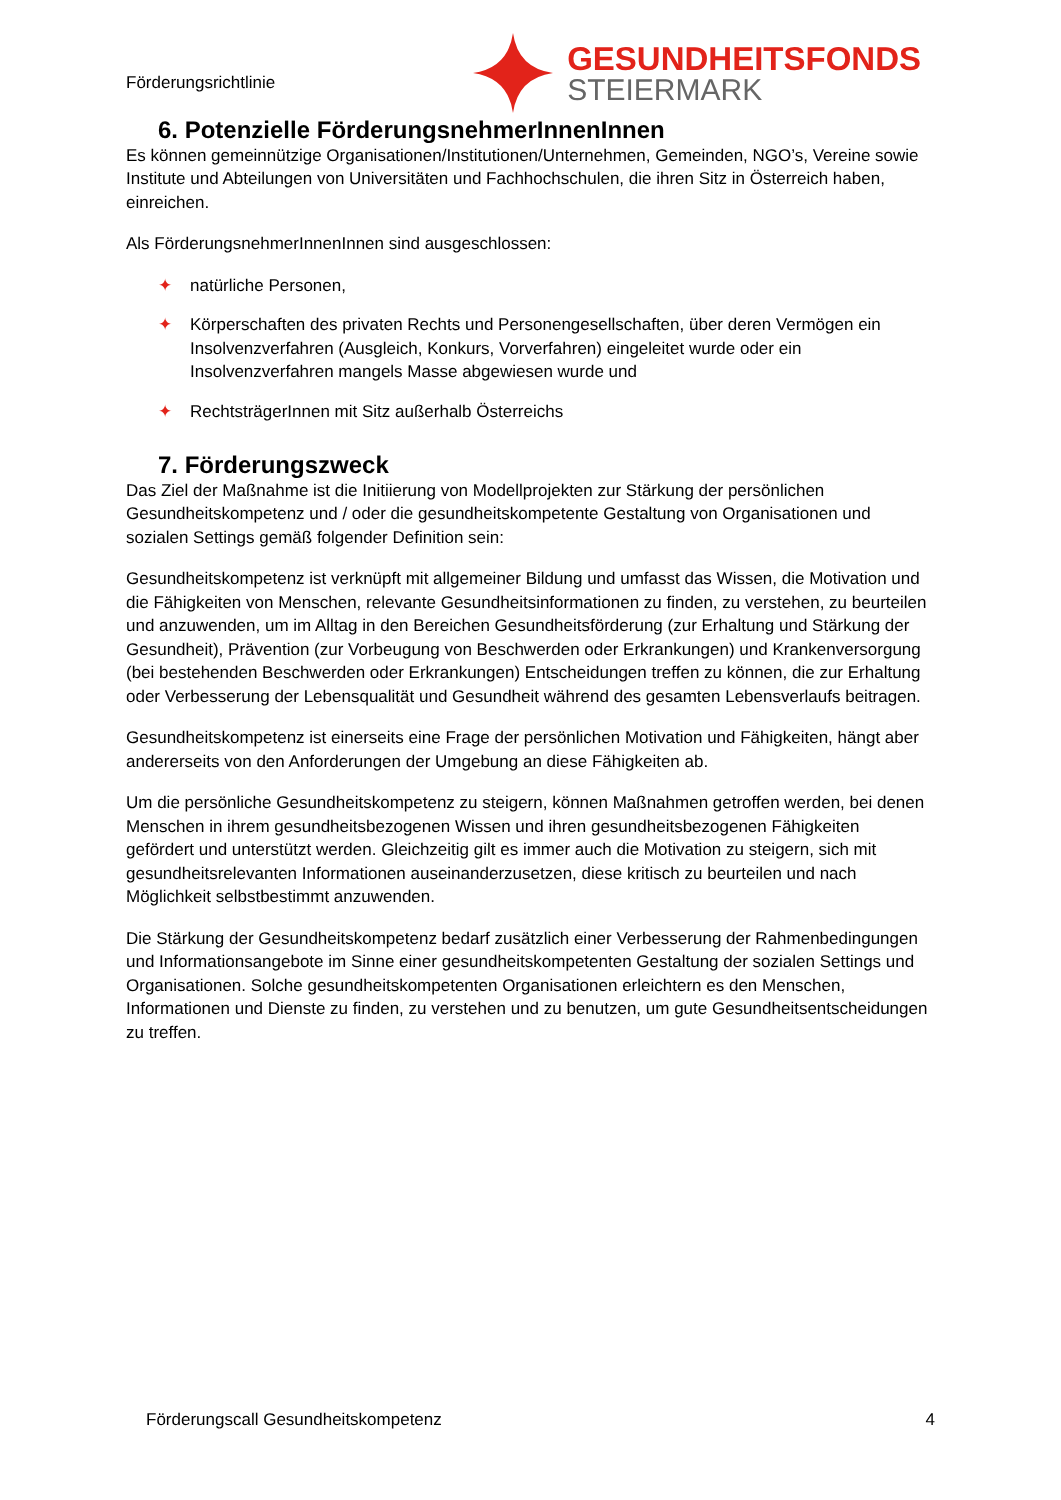Förderungsrichtlinie
GESUNDHEITSFONDS
STEIERMARK
6. Potenzielle FörderungsnehmerInnenInnen
Es können gemeinnützige Organisationen/Institutionen/Unternehmen, Gemeinden, NGO’s, Vereine sowie Institute und Abteilungen von Universitäten und Fachhochschulen, die ihren Sitz in Österreich haben, einreichen.
Als FörderungsnehmerInnenInnen sind ausgeschlossen:
✦ natürliche Personen,
✦ Körperschaften des privaten Rechts und Personengesellschaften, über deren Vermögen ein Insolvenzverfahren (Ausgleich, Konkurs, Vorverfahren) eingeleitet wurde oder ein Insolvenzverfahren mangels Masse abgewiesen wurde und
✦ RechtsträgerInnen mit Sitz außerhalb Österreichs
7. Förderungszweck
Das Ziel der Maßnahme ist die Initiierung von Modellprojekten zur Stärkung der persönlichen Gesundheitskompetenz und / oder die gesundheitskompetente Gestaltung von Organisationen und sozialen Settings gemäß folgender Definition sein:
Gesundheitskompetenz ist verknüpft mit allgemeiner Bildung und umfasst das Wissen, die Motivation und die Fähigkeiten von Menschen, relevante Gesundheitsinformationen zu finden, zu verstehen, zu beurteilen und anzuwenden, um im Alltag in den Bereichen Gesundheitsförderung (zur Erhaltung und Stärkung der Gesundheit), Prävention (zur Vorbeugung von Beschwerden oder Erkrankungen) und Krankenversorgung (bei bestehenden Beschwerden oder Erkrankungen) Entscheidungen treffen zu können, die zur Erhaltung oder Verbesserung der Lebensqualität und Gesundheit während des gesamten Lebensverlaufs beitragen.
Gesundheitskompetenz ist einerseits eine Frage der persönlichen Motivation und Fähigkeiten, hängt aber andererseits von den Anforderungen der Umgebung an diese Fähigkeiten ab.
Um die persönliche Gesundheitskompetenz zu steigern, können Maßnahmen getroffen werden, bei denen Menschen in ihrem gesundheitsbezogenen Wissen und ihren gesundheitsbezogenen Fähigkeiten gefördert und unterstützt werden. Gleichzeitig gilt es immer auch die Motivation zu steigern, sich mit gesundheitsrelevanten Informationen auseinanderzusetzen, diese kritisch zu beurteilen und nach Möglichkeit selbstbestimmt anzuwenden.
Die Stärkung der Gesundheitskompetenz bedarf zusätzlich einer Verbesserung der Rahmenbedingungen und Informationsangebote im Sinne einer gesundheitskompetenten Gestaltung der sozialen Settings und Organisationen. Solche gesundheitskompetenten Organisationen erleichtern es den Menschen, Informationen und Dienste zu finden, zu verstehen und zu benutzen, um gute Gesundheitsentscheidungen zu treffen.
Förderungscall Gesundheitskompetenz 4